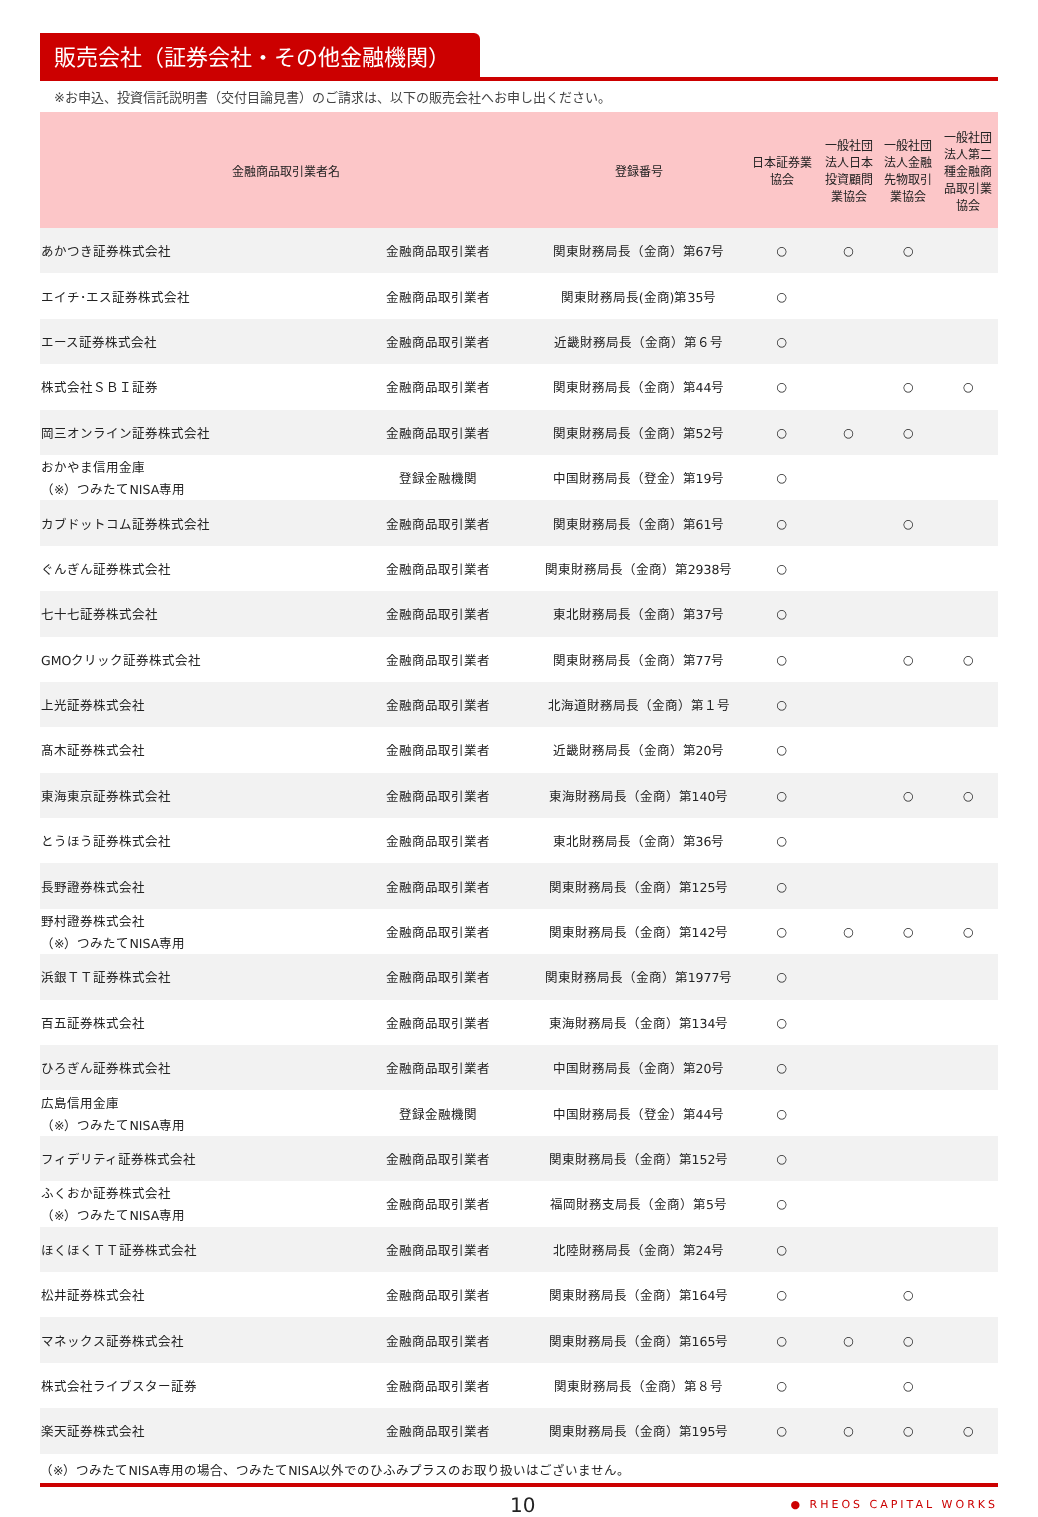販売会社（証券会社・その他金融機関）
※お申込、投資信託説明書（交付目論見書）のご請求は、以下の販売会社へお申し出ください。
| 金融商品取引業者名 | | 登録番号 | 日本証券業 協会 | 一般社団 法人日本 投資顧問 業協会 | 一般社団 法人金融 先物取引 業協会 | 一般社団 法人第二 種金融商 品取引業 協会 |
| --- | --- | --- | --- | --- | --- | --- |
| あかつき証券株式会社 | 金融商品取引業者 | 関東財務局長（金商）第67号 | ○ | ○ | ○ | |
| エイチ･エス証券株式会社 | 金融商品取引業者 | 関東財務局長(金商)第35号 | ○ | | | |
| エース証券株式会社 | 金融商品取引業者 | 近畿財務局長（金商）第６号 | ○ | | | |
| 株式会社ＳＢＩ証券 | 金融商品取引業者 | 関東財務局長（金商）第44号 | ○ | | ○ | ○ |
| 岡三オンライン証券株式会社 | 金融商品取引業者 | 関東財務局長（金商）第52号 | ○ | ○ | ○ | |
| おかやま信用金庫 （※）つみたてNISA専用 | 登録金融機関 | 中国財務局長（登金）第19号 | ○ | | | |
| カブドットコム証券株式会社 | 金融商品取引業者 | 関東財務局長（金商）第61号 | ○ | | ○ | |
| ぐんぎん証券株式会社 | 金融商品取引業者 | 関東財務局長（金商）第2938号 | ○ | | | |
| 七十七証券株式会社 | 金融商品取引業者 | 東北財務局長（金商）第37号 | ○ | | | |
| GMOクリック証券株式会社 | 金融商品取引業者 | 関東財務局長（金商）第77号 | ○ | | ○ | ○ |
| 上光証券株式会社 | 金融商品取引業者 | 北海道財務局長（金商）第１号 | ○ | | | |
| 髙木証券株式会社 | 金融商品取引業者 | 近畿財務局長（金商）第20号 | ○ | | | |
| 東海東京証券株式会社 | 金融商品取引業者 | 東海財務局長（金商）第140号 | ○ | | ○ | ○ |
| とうほう証券株式会社 | 金融商品取引業者 | 東北財務局長（金商）第36号 | ○ | | | |
| 長野證券株式会社 | 金融商品取引業者 | 関東財務局長（金商）第125号 | ○ | | | |
| 野村證券株式会社 （※）つみたてNISA専用 | 金融商品取引業者 | 関東財務局長（金商）第142号 | ○ | ○ | ○ | ○ |
| 浜銀ＴＴ証券株式会社 | 金融商品取引業者 | 関東財務局長（金商）第1977号 | ○ | | | |
| 百五証券株式会社 | 金融商品取引業者 | 東海財務局長（金商）第134号 | ○ | | | |
| ひろぎん証券株式会社 | 金融商品取引業者 | 中国財務局長（金商）第20号 | ○ | | | |
| 広島信用金庫 （※）つみたてNISA専用 | 登録金融機関 | 中国財務局長（登金）第44号 | ○ | | | |
| フィデリティ証券株式会社 | 金融商品取引業者 | 関東財務局長（金商）第152号 | ○ | | | |
| ふくおか証券株式会社 （※）つみたてNISA専用 | 金融商品取引業者 | 福岡財務支局長（金商）第5号 | ○ | | | |
| ほくほくＴＴ証券株式会社 | 金融商品取引業者 | 北陸財務局長（金商）第24号 | ○ | | | |
| 松井証券株式会社 | 金融商品取引業者 | 関東財務局長（金商）第164号 | ○ | | ○ | |
| マネックス証券株式会社 | 金融商品取引業者 | 関東財務局長（金商）第165号 | ○ | ○ | ○ | |
| 株式会社ライブスター証券 | 金融商品取引業者 | 関東財務局長（金商）第８号 | ○ | | ○ | |
| 楽天証券株式会社 | 金融商品取引業者 | 関東財務局長（金商）第195号 | ○ | ○ | ○ | ○ |
（※）つみたてNISA専用の場合、つみたてNISA以外でのひふみプラスのお取り扱いはございません。
10 ● RHEOS CAPITAL WORKS